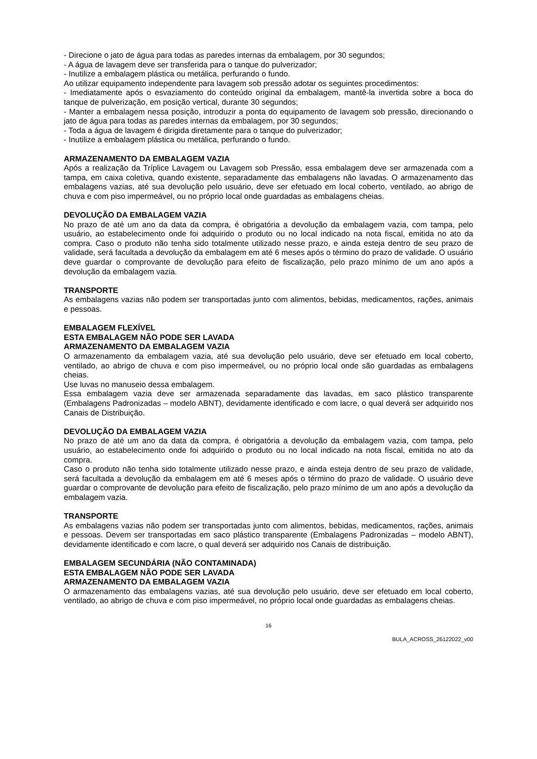- Direcione o jato de água para todas as paredes internas da embalagem, por 30 segundos;
- A água de lavagem deve ser transferida para o tanque do pulverizador;
- Inutilize a embalagem plástica ou metálica, perfurando o fundo.
Ao utilizar equipamento independente para lavagem sob pressão adotar os seguintes procedimentos:
- Imediatamente após o esvaziamento do conteúdo original da embalagem, mantê-la invertida sobre a boca do tanque de pulverização, em posição vertical, durante 30 segundos;
- Manter a embalagem nessa posição, introduzir a ponta do equipamento de lavagem sob pressão, direcionando o jato de água para todas as paredes internas da embalagem, por 30 segundos;
- Toda a água de lavagem é dirigida diretamente para o tanque do pulverizador;
- Inutilize a embalagem plástica ou metálica, perfurando o fundo.
ARMAZENAMENTO DA EMBALAGEM VAZIA
Após a realização da Tríplice Lavagem ou Lavagem sob Pressão, essa embalagem deve ser armazenada com a tampa, em caixa coletiva, quando existente, separadamente das embalagens não lavadas. O armazenamento das embalagens vazias, até sua devolução pelo usuário, deve ser efetuado em local coberto, ventilado, ao abrigo de chuva e com piso impermeável, ou no próprio local onde guardadas as embalagens cheias.
DEVOLUÇÃO DA EMBALAGEM VAZIA
No prazo de até um ano da data da compra, é obrigatória a devolução da embalagem vazia, com tampa, pelo usuário, ao estabelecimento onde foi adquirido o produto ou no local indicado na nota fiscal, emitida no ato da compra. Caso o produto não tenha sido totalmente utilizado nesse prazo, e ainda esteja dentro de seu prazo de validade, será facultada a devolução da embalagem em até 6 meses após o término do prazo de validade. O usuário deve guardar o comprovante de devolução para efeito de fiscalização, pelo prazo mínimo de um ano após a devolução da embalagem vazia.
TRANSPORTE
As embalagens vazias não podem ser transportadas junto com alimentos, bebidas, medicamentos, rações, animais e pessoas.
EMBALAGEM FLEXÍVEL
ESTA EMBALAGEM NÃO PODE SER LAVADA
ARMAZENAMENTO DA EMBALAGEM VAZIA
O armazenamento da embalagem vazia, até sua devolução pelo usuário, deve ser efetuado em local coberto, ventilado, ao abrigo de chuva e com piso impermeável, ou no próprio local onde são guardadas as embalagens cheias.
Use luvas no manuseio dessa embalagem.
Essa embalagem vazia deve ser armazenada separadamente das lavadas, em saco plástico transparente (Embalagens Padronizadas – modelo ABNT), devidamente identificado e com lacre, o qual deverá ser adquirido nos Canais de Distribuição.
DEVOLUÇÃO DA EMBALAGEM VAZIA
No prazo de até um ano da data da compra, é obrigatória a devolução da embalagem vazia, com tampa, pelo usuário, ao estabelecimento onde foi adquirido o produto ou no local indicado na nota fiscal, emitida no ato da compra.
Caso o produto não tenha sido totalmente utilizado nesse prazo, e ainda esteja dentro de seu prazo de validade, será facultada a devolução da embalagem em até 6 meses após o término do prazo de validade. O usuário deve guardar o comprovante de devolução para efeito de fiscalização, pelo prazo mínimo de um ano após a devolução da embalagem vazia.
TRANSPORTE
As embalagens vazias não podem ser transportadas junto com alimentos, bebidas, medicamentos, rações, animais e pessoas. Devem ser transportadas em saco plástico transparente (Embalagens Padronizadas – modelo ABNT), devidamente identificado e com lacre, o qual deverá ser adquirido nos Canais de distribuição.
EMBALAGEM SECUNDÁRIA (NÃO CONTAMINADA)
ESTA EMBALAGEM NÃO PODE SER LAVADA
ARMAZENAMENTO DA EMBALAGEM VAZIA
O armazenamento das embalagens vazias, até sua devolução pelo usuário, deve ser efetuado em local coberto, ventilado, ao abrigo de chuva e com piso impermeável, no próprio local onde guardadas as embalagens cheias.
16
BULA_ACROSS_26122022_v00